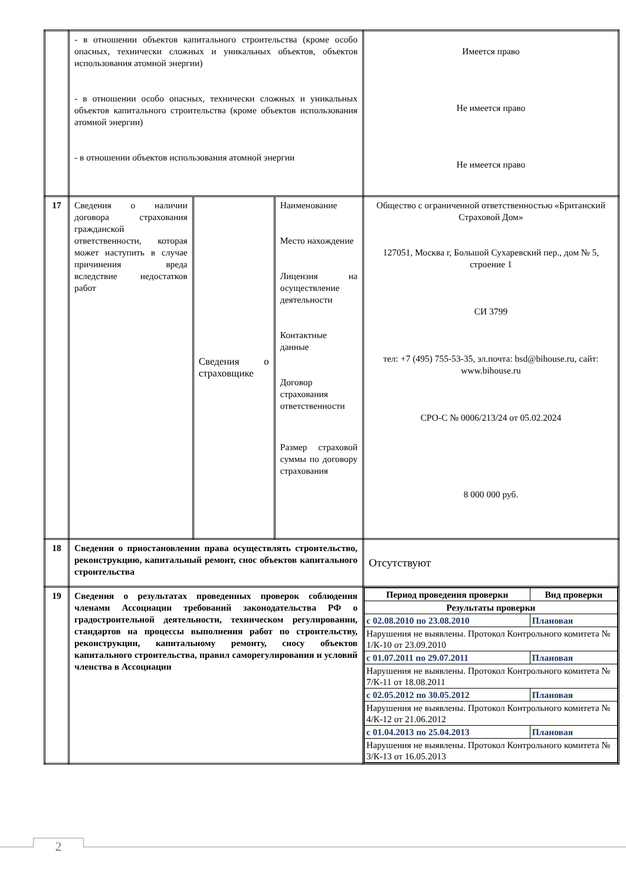| | - в отношении объектов капитального строительства (кроме особо опасных, технически сложных и уникальных объектов, объектов использования атомной энергии) - в отношении особо опасных, технически сложных и уникальных объектов капитального строительства (кроме объектов использования атомной энергии) - в отношении объектов использования атомной энергии | | | Имеется право Не имеется право Не имеется право |
| 17 | Сведения о наличии договора страхования гражданской ответственности, которая может наступить в случае причинения вреда вследствие недостатков работ | Сведения о страховщике | Наименование Место нахождение Лицензия на осуществление деятельности Контактные данные Договор страхования ответственности Размер страховой суммы по договору страхования | Общество с ограниченной ответственностью «Британский Страховой Дом» 127051, Москва г, Большой Сухаревский пер., дом № 5, строение 1 СИ 3799 тел: +7 (495) 755-53-35, эл.почта: bsd@bihouse.ru, сайт: www.bihouse.ru СРО-С № 0006/213/24 от 05.02.2024 8 000 000 руб. |
| 18 | Сведения о приостановлении права осуществлять строительство, реконструкцию, капитальный ремонт, снос объектов капитального строительства | | | Отсутствуют |
| 19 | Сведения о результатах проведенных проверок соблюдения членами Ассоциации требований законодательства РФ о градостроительной деятельности, техническом регулировании, стандартов на процессы выполнения работ по строительству, реконструкции, капитальному ремонту, сносу объектов капитального строительства, правил саморегулирования и условий членства в Ассоциации | | | / Период проведения проверки / Вид проверки / / Результаты проверки / / / с 02.08.2010 по 23.08.2010 / Плановая / / Нарушения не выявлены. Протокол Контрольного комитета № 1/К-10 от 23.09.2010 / / / с 01.07.2011 по 29.07.2011 / Плановая / / Нарушения не выявлены. Протокол Контрольного комитета № 7/К-11 от 18.08.2011 / / / с 02.05.2012 по 30.05.2012 / Плановая / / Нарушения не выявлены. Протокол Контрольного комитета № 4/К-12 от 21.06.2012 / / / с 01.04.2013 по 25.04.2013 / Плановая / / Нарушения не выявлены. Протокол Контрольного комитета № 3/К-13 от 16.05.2013 / / |
2